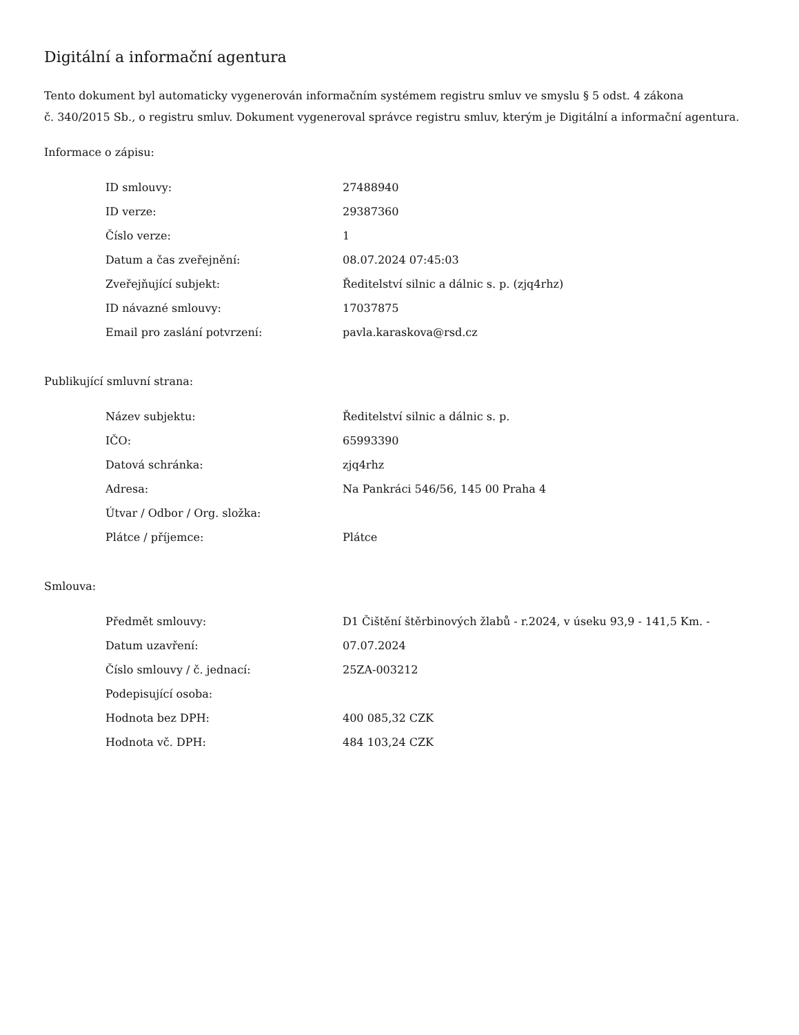Digitální a informační agentura
Tento dokument byl automaticky vygenerován informačním systémem registru smluv ve smyslu § 5 odst. 4 zákona
č. 340/2015 Sb., o registru smluv. Dokument vygeneroval správce registru smluv, kterým je Digitální a informační agentura.
Informace o zápisu:
| ID smlouvy: | 27488940 |
| ID verze: | 29387360 |
| Číslo verze: | 1 |
| Datum a čas zveřejnění: | 08.07.2024 07:45:03 |
| Zveřejňující subjekt: | Ředitelství silnic a dálnic s. p. (zjq4rhz) |
| ID návazné smlouvy: | 17037875 |
| Email pro zaslání potvrzení: | pavla.karaskova@rsd.cz |
Publikující smluvní strana:
| Název subjektu: | Ředitelství silnic a dálnic s. p. |
| IČO: | 65993390 |
| Datová schránka: | zjq4rhz |
| Adresa: | Na Pankráci 546/56, 145 00 Praha 4 |
| Útvar / Odbor / Org. složka: | |
| Plátce / příjemce: | Plátce |
Smlouva:
| Předmět smlouvy: | D1 Čištění štěrbinových žlabů - r.2024, v úseku 93,9 - 141,5 Km. - |
| Datum uzavření: | 07.07.2024 |
| Číslo smlouvy / č. jednací: | 25ZA-003212 |
| Podepisující osoba: | |
| Hodnota bez DPH: | 400 085,32 CZK |
| Hodnota vč. DPH: | 484 103,24 CZK |